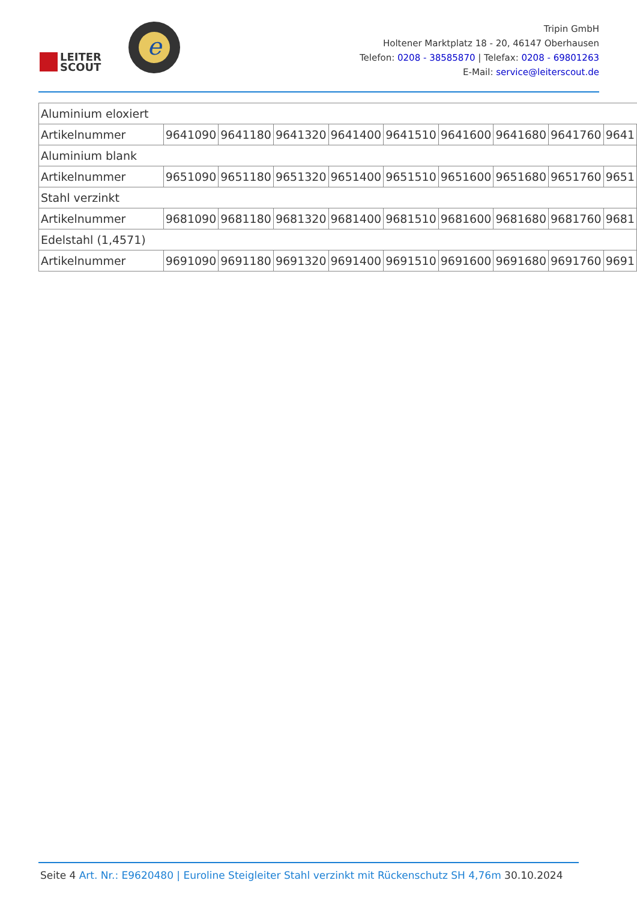LEITER
SCOUT
e
Tripin GmbH
Holtener Marktplatz 18 - 20, 46147 Oberhausen
Telefon: 0208 - 38585870 | Telefax: 0208 - 69801263
E-Mail: service@leiterscout.de
| Aluminium eloxiert | | | | | | | | | |
| Artikelnummer | 9641090 | 9641180 | 9641320 | 9641400 | 9641510 | 9641600 | 9641680 | 9641760 | 9641 |
| Aluminium blank | | | | | | | | | |
| Artikelnummer | 9651090 | 9651180 | 9651320 | 9651400 | 9651510 | 9651600 | 9651680 | 9651760 | 9651 |
| Stahl verzinkt | | | | | | | | | |
| Artikelnummer | 9681090 | 9681180 | 9681320 | 9681400 | 9681510 | 9681600 | 9681680 | 9681760 | 9681 |
| Edelstahl (1,4571) | | | | | | | | | |
| Artikelnummer | 9691090 | 9691180 | 9691320 | 9691400 | 9691510 | 9691600 | 9691680 | 9691760 | 9691 |
Seite 4 Art. Nr.: E9620480 | Euroline Steigleiter Stahl verzinkt mit Rückenschutz SH 4,76m 30.10.2024